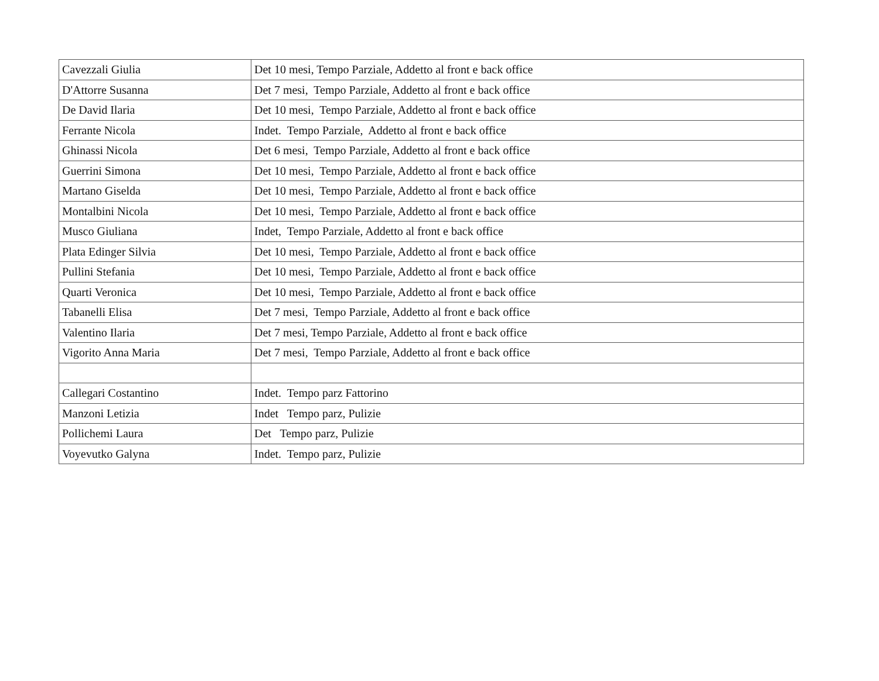| Cavezzali Giulia | Det 10 mesi, Tempo Parziale, Addetto al front e back office |
| D'Attorre Susanna | Det 7 mesi, Tempo Parziale, Addetto al front e back office |
| De David Ilaria | Det 10 mesi, Tempo Parziale, Addetto al front e back office |
| Ferrante Nicola | Indet. Tempo Parziale, Addetto al front e back office |
| Ghinassi Nicola | Det 6 mesi, Tempo Parziale, Addetto al front e back office |
| Guerrini Simona | Det 10 mesi, Tempo Parziale, Addetto al front e back office |
| Martano Giselda | Det 10 mesi, Tempo Parziale, Addetto al front e back office |
| Montalbini Nicola | Det 10 mesi, Tempo Parziale, Addetto al front e back office |
| Musco Giuliana | Indet, Tempo Parziale, Addetto al front e back office |
| Plata Edinger Silvia | Det 10 mesi, Tempo Parziale, Addetto al front e back office |
| Pullini Stefania | Det 10 mesi, Tempo Parziale, Addetto al front e back office |
| Quarti Veronica | Det 10 mesi, Tempo Parziale, Addetto al front e back office |
| Tabanelli Elisa | Det 7 mesi, Tempo Parziale, Addetto al front e back office |
| Valentino Ilaria | Det 7 mesi, Tempo Parziale, Addetto al front e back office |
| Vigorito Anna Maria | Det 7 mesi, Tempo Parziale, Addetto al front e back office |
| Callegari Costantino | Indet. Tempo parz Fattorino |
| Manzoni Letizia | Indet Tempo parz, Pulizie |
| Pollichemi Laura | Det Tempo parz, Pulizie |
| Voyevutko Galyna | Indet. Tempo parz, Pulizie |